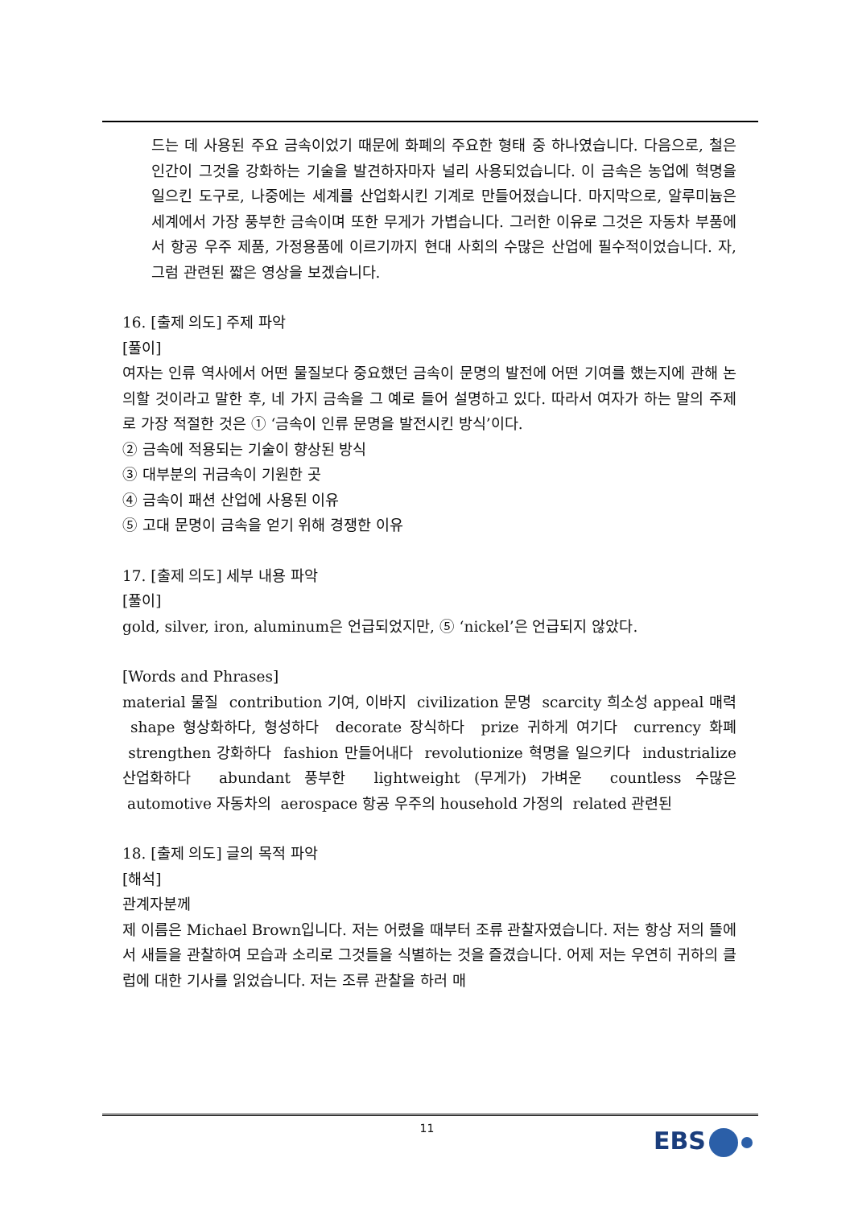드는 데 사용된 주요 금속이었기 때문에 화폐의 주요한 형태 중 하나였습니다. 다음으로, 철은 인간이 그것을 강화하는 기술을 발견하자마자 널리 사용되었습니다. 이 금속은 농업에 혁명을 일으킨 도구로, 나중에는 세계를 산업화시킨 기계로 만들어졌습니다. 마지막으로, 알루미늄은 세계에서 가장 풍부한 금속이며 또한 무게가 가볍습니다. 그러한 이유로 그것은 자동차 부품에서 항공 우주 제품, 가정용품에 이르기까지 현대 사회의 수많은 산업에 필수적이었습니다. 자, 그럼 관련된 짧은 영상을 보겠습니다.
16. [출제 의도] 주제 파악
[풀이]
여자는 인류 역사에서 어떤 물질보다 중요했던 금속이 문명의 발전에 어떤 기여를 했는지에 관해 논의할 것이라고 말한 후, 네 가지 금속을 그 예로 들어 설명하고 있다. 따라서 여자가 하는 말의 주제로 가장 적절한 것은 ① ‘금속이 인류 문명을 발전시킨 방식’이다.
② 금속에 적용되는 기술이 향상된 방식
③ 대부분의 귀금속이 기원한 곳
④ 금속이 패션 산업에 사용된 이유
⑤ 고대 문명이 금속을 얻기 위해 경쟁한 이유
17. [출제 의도] 세부 내용 파악
[풀이]
gold, silver, iron, aluminum은 언급되었지만, ⑤ ‘nickel’은 언급되지 않았다.
[Words and Phrases]
material 물질 contribution 기여, 이바지 civilization 문명 scarcity 희소성 appeal 매력 shape 형상화하다, 형성하다 decorate 장식하다 prize 귀하게 여기다 currency 화폐 strengthen 강화하다 fashion 만들어내다 revolutionize 혁명을 일으키다 industrialize 산업화하다 abundant 풍부한 lightweight (무게가) 가벼운 countless 수많은 automotive 자동차의 aerospace 항공 우주의 household 가정의 related 관련된
18. [출제 의도] 글의 목적 파악
[해석]
관계자분께
제 이름은 Michael Brown입니다. 저는 어렸을 때부터 조류 관찰자였습니다. 저는 항상 저의 뜰에서 새들을 관찰하여 모습과 소리로 그것들을 식별하는 것을 즐겼습니다. 어제 저는 우연히 귀하의 클럽에 대한 기사를 읽었습니다. 저는 조류 관찰을 하러 매
11 EBS